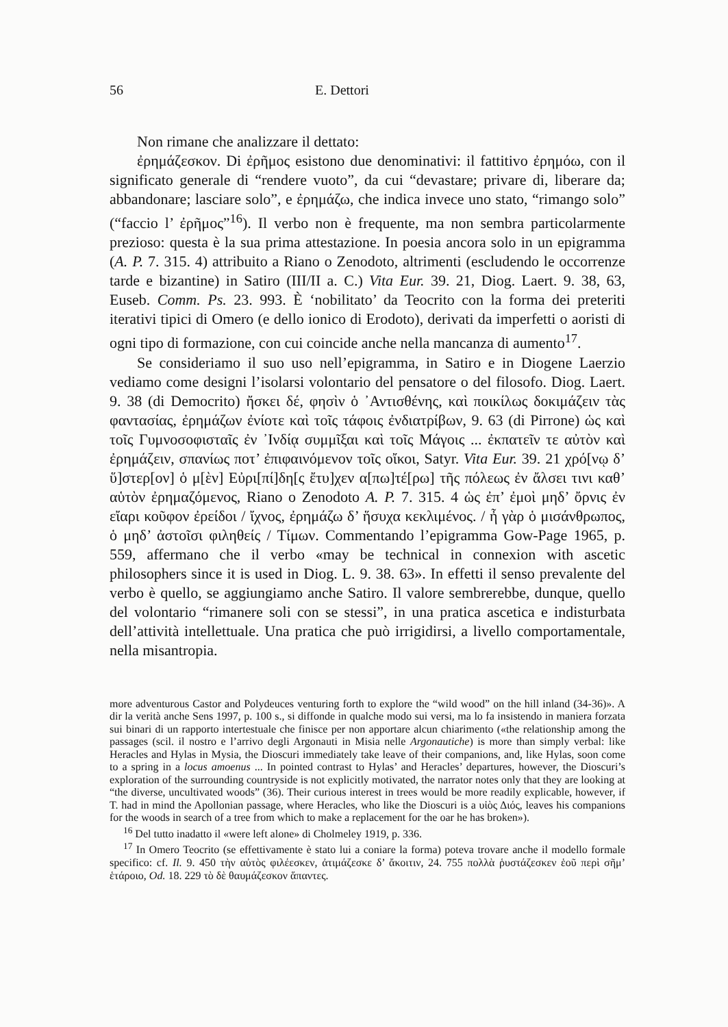56 E. Dettori
Non rimane che analizzare il dettato:
ἐρημάζεσκον. Di ἐρῆμος esistono due denominativi: il fattitivo ἐρημόω, con il significato generale di “rendere vuoto”, da cui “devastare; privare di, liberare da; abbandonare; lasciare solo”, e ἐρημάζω, che indica invece uno stato, “rimango solo” (“faccio l’ ἐρῆμος”<sup>16</sup>). Il verbo non è frequente, ma non sembra particolarmente prezioso: questa è la sua prima attestazione. In poesia ancora solo in un epigramma (A. P. 7. 315. 4) attribuito a Riano o Zenodoto, altrimenti (escludendo le occorrenze tarde e bizantine) in Satiro (III/II a. C.) Vita Eur. 39. 21, Diog. Laert. 9. 38, 63, Euseb. Comm. Ps. 23. 993. È ‘nobilitato’ da Teocrito con la forma dei preteriti iterativi tipici di Omero (e dello ionico di Erodoto), derivati da imperfetti o aoristi di ogni tipo di formazione, con cui coincide anche nella mancanza di aumento<sup>17</sup>.
Se consideriamo il suo uso nell’epigramma, in Satiro e in Diogene Laerzio vediamo come designi l’isolarsi volontario del pensatore o del filosofo. Diog. Laert. 9. 38 (di Democrito) ἤσκει δέ, φησὶν ὁ ᾿Αντισθένης, καὶ ποικίλως δοκιμάζειν τὰς φαντασίας, ἐρημάζων ἐνίοτε καὶ τοῖς τάφοις ἐνδιατρίβων, 9. 63 (di Pirrone) ὡς καὶ τοῖς Γυμνοσοφισταῖς ἐν ᾿Ινδίᾳ συμμῖξαι καὶ τοῖς Μάγοις ... ἐκπατεῖν τε αὐτὸν καὶ ἐρημάζειν, σπανίως ποτ’ ἐπιφαινόμενον τοῖς οἴκοι, Satyr. Vita Eur. 39. 21 χρό[νῳ δ’ ὕ]στερ[ον] ὁ μ[ὲν] Εὐρι[πί]δη[ς ἔτυ]χεν α[πω]τέ[ρω] τῆς πόλεως ἐν ἄλσει τινι καθ’ αὑτὸν ἐρημαζόμενος, Riano o Zenodoto A. P. 7. 315. 4 ὡς ἐπ’ ἐμοὶ μηδ’ ὄρνις ἐν εἴαρι κοῦφον ἐρείδοι / ἴχνος, ἐρημάζω δ’ ἥσυχα κεκλιμένος. / ἦ γὰρ ὁ μισάνθρωπος, ὁ μηδ’ ἀστοῖσι φιληθείς / Τίμων. Commentando l’epigramma Gow-Page 1965, p. 559, affermano che il verbo «may be technical in connexion with ascetic philosophers since it is used in Diog. L. 9. 38. 63». In effetti il senso prevalente del verbo è quello, se aggiungiamo anche Satiro. Il valore sembrerebbe, dunque, quello del volontario “rimanere soli con se stessi”, in una pratica ascetica e indisturbata dell’attività intellettuale. Una pratica che può irrigidirsi, a livello comportamentale, nella misantropia.
more adventurous Castor and Polydeuces venturing forth to explore the “wild wood” on the hill inland (34-36)». A dir la verità anche Sens 1997, p. 100 s., si diffonde in qualche modo sui versi, ma lo fa insistendo in maniera forzata sui binari di un rapporto intertestuale che finisce per non apportare alcun chiarimento («the relationship among the passages (scil. il nostro e l’arrivo degli Argonauti in Misia nelle Argonautiche) is more than simply verbal: like Heracles and Hylas in Mysia, the Dioscuri immediately take leave of their companions, and, like Hylas, soon come to a spring in a locus amoenus ... In pointed contrast to Hylas’ and Heracles’ departures, however, the Dioscuri’s exploration of the surrounding countryside is not explicitly motivated, the narrator notes only that they are looking at “the diverse, uncultivated woods” (36). Their curious interest in trees would be more readily explicable, however, if T. had in mind the Apollonian passage, where Heracles, who like the Dioscuri is a υἱὸς Διός, leaves his companions for the woods in search of a tree from which to make a replacement for the oar he has broken»).
<sup>16</sup> Del tutto inadatto il «were left alone» di Cholmeley 1919, p. 336.
<sup>17</sup> In Omero Teocrito (se effettivamente è stato lui a coniare la forma) poteva trovare anche il modello formale specifico: cf. Il. 9. 450 τὴν αὐτὸς φιλέεσκεν, ἀτιμάζεσκε δ’ ἄκοιτιν, 24. 755 πολλὰ ῥυστάζεσκεν ἑοῦ περὶ σῆμ’ ἑτάροιο, Od. 18. 229 τὸ δὲ θαυμάζεσκον ἅπαντες.